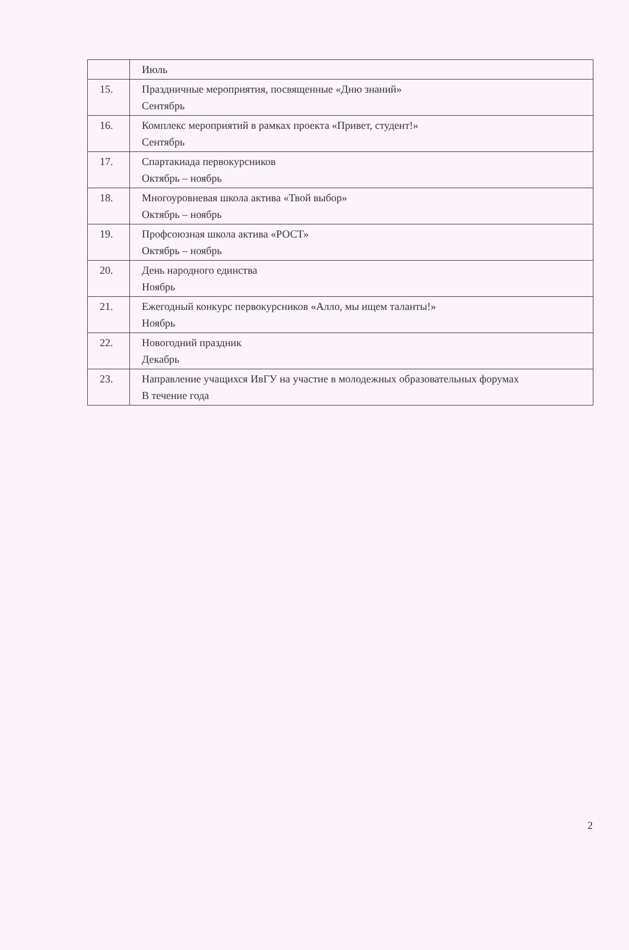| | Июль |
| 15. | Праздничные мероприятия, посвященные «Дню знаний» Сентябрь |
| 16. | Комплекс мероприятий в рамках проекта «Привет, студент!» Сентябрь |
| 17. | Спартакиада первокурсников Октябрь – ноябрь |
| 18. | Многоуровневая школа актива «Твой выбор» Октябрь – ноябрь |
| 19. | Профсоюзная школа актива «РОСТ» Октябрь – ноябрь |
| 20. | День народного единства Ноябрь |
| 21. | Ежегодный конкурс первокурсников «Алло, мы ищем таланты!» Ноябрь |
| 22. | Новогодний праздник Декабрь |
| 23. | Направление учащихся ИвГУ на участие в молодежных образовательных форумах В течение года |
2